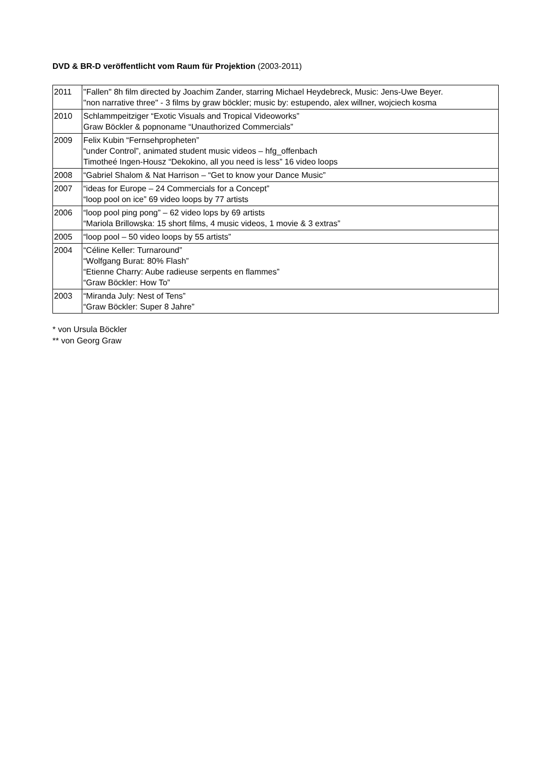DVD & BR-D veröffentlicht vom Raum für Projektion (2003-2011)
| 2011 | "Fallen" 8h film directed by Joachim Zander, starring Michael Heydebreck, Music: Jens-Uwe Beyer. "non narrative three" - 3 films by graw böckler; music by: estupendo, alex willner, wojciech kosma |
| 2010 | Schlammpeitziger “Exotic Visuals and Tropical Videoworks” Graw Böckler & popnoname “Unauthorized Commercials” |
| 2009 | Felix Kubin “Fernsehpropheten” “under Control”, animated student music videos – hfg_offenbach Timotheé Ingen-Housz “Dekokino, all you need is less” 16 video loops |
| 2008 | “Gabriel Shalom & Nat Harrison – “Get to know your Dance Music” |
| 2007 | “ideas for Europe – 24 Commercials for a Concept” “loop pool on ice” 69 video loops by 77 artists |
| 2006 | “loop pool ping pong” – 62 video lops by 69 artists “Mariola Brillowska: 15 short films, 4 music videos, 1 movie & 3 extras” |
| 2005 | “loop pool – 50 video loops by 55 artists” |
| 2004 | “Céline Keller: Turnaround” “Wolfgang Burat: 80% Flash” “Etienne Charry: Aube radieuse serpents en flammes” “Graw Böckler: How To” |
| 2003 | “Miranda July: Nest of Tens” “Graw Böckler: Super 8 Jahre” |
* von Ursula Böckler
** von Georg Graw